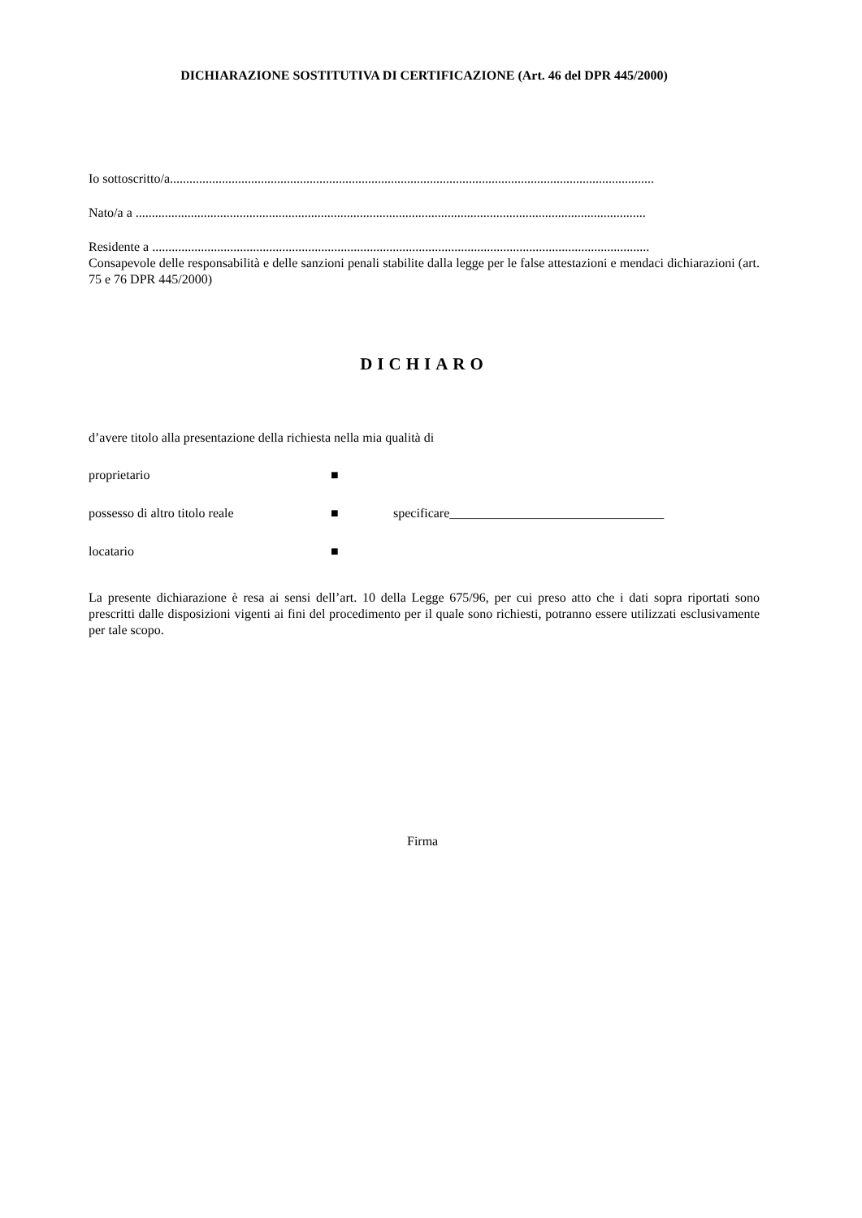DICHIARAZIONE SOSTITUTIVA DI CERTIFICAZIONE (Art. 46 del DPR 445/2000)
Io sottoscritto/a.....................................................................................................................................................
Nato/a a .............................................................................................................................................................
Residente a .........................................................................................................................................................
Consapevole delle responsabilità e delle sanzioni penali stabilite dalla legge per le false attestazioni e mendaci dichiarazioni (art. 75 e 76 DPR 445/2000)
DICHIARO
d’avere titolo alla presentazione della richiesta nella mia qualità di
proprietario ■
possesso di altro titolo reale ■ specificare_________________________________
locatario ■
La presente dichiarazione è resa ai sensi dell’art. 10 della Legge 675/96, per cui preso atto che i dati sopra riportati sono prescritti dalle disposizioni vigenti ai fini del procedimento per il quale sono richiesti, potranno essere utilizzati esclusivamente per tale scopo.
Firma